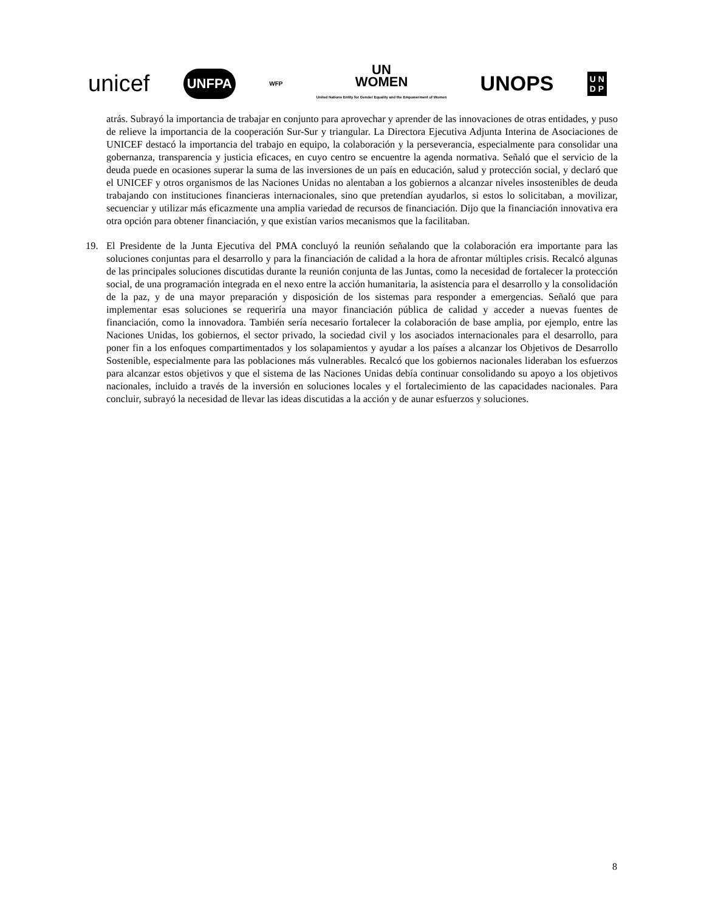unicef UNFPA WFP UN
WOMEN
United Nations Entity for Gender Equality and the Empowerment of Women UNOPS U N
D P
atrás. Subrayó la importancia de trabajar en conjunto para aprovechar y aprender de las innovaciones de otras entidades, y puso de relieve la importancia de la cooperación Sur-Sur y triangular. La Directora Ejecutiva Adjunta Interina de Asociaciones de UNICEF destacó la importancia del trabajo en equipo, la colaboración y la perseverancia, especialmente para consolidar una gobernanza, transparencia y justicia eficaces, en cuyo centro se encuentre la agenda normativa. Señaló que el servicio de la deuda puede en ocasiones superar la suma de las inversiones de un país en educación, salud y protección social, y declaró que el UNICEF y otros organismos de las Naciones Unidas no alentaban a los gobiernos a alcanzar niveles insostenibles de deuda trabajando con instituciones financieras internacionales, sino que pretendían ayudarlos, si estos lo solicitaban, a movilizar, secuenciar y utilizar más eficazmente una amplia variedad de recursos de financiación. Dijo que la financiación innovativa era otra opción para obtener financiación, y que existían varios mecanismos que la facilitaban.
19. El Presidente de la Junta Ejecutiva del PMA concluyó la reunión señalando que la colaboración era importante para las soluciones conjuntas para el desarrollo y para la financiación de calidad a la hora de afrontar múltiples crisis. Recalcó algunas de las principales soluciones discutidas durante la reunión conjunta de las Juntas, como la necesidad de fortalecer la protección social, de una programación integrada en el nexo entre la acción humanitaria, la asistencia para el desarrollo y la consolidación de la paz, y de una mayor preparación y disposición de los sistemas para responder a emergencias. Señaló que para implementar esas soluciones se requeriría una mayor financiación pública de calidad y acceder a nuevas fuentes de financiación, como la innovadora. También sería necesario fortalecer la colaboración de base amplia, por ejemplo, entre las Naciones Unidas, los gobiernos, el sector privado, la sociedad civil y los asociados internacionales para el desarrollo, para poner fin a los enfoques compartimentados y los solapamientos y ayudar a los países a alcanzar los Objetivos de Desarrollo Sostenible, especialmente para las poblaciones más vulnerables. Recalcó que los gobiernos nacionales lideraban los esfuerzos para alcanzar estos objetivos y que el sistema de las Naciones Unidas debía continuar consolidando su apoyo a los objetivos nacionales, incluido a través de la inversión en soluciones locales y el fortalecimiento de las capacidades nacionales. Para concluir, subrayó la necesidad de llevar las ideas discutidas a la acción y de aunar esfuerzos y soluciones.
8